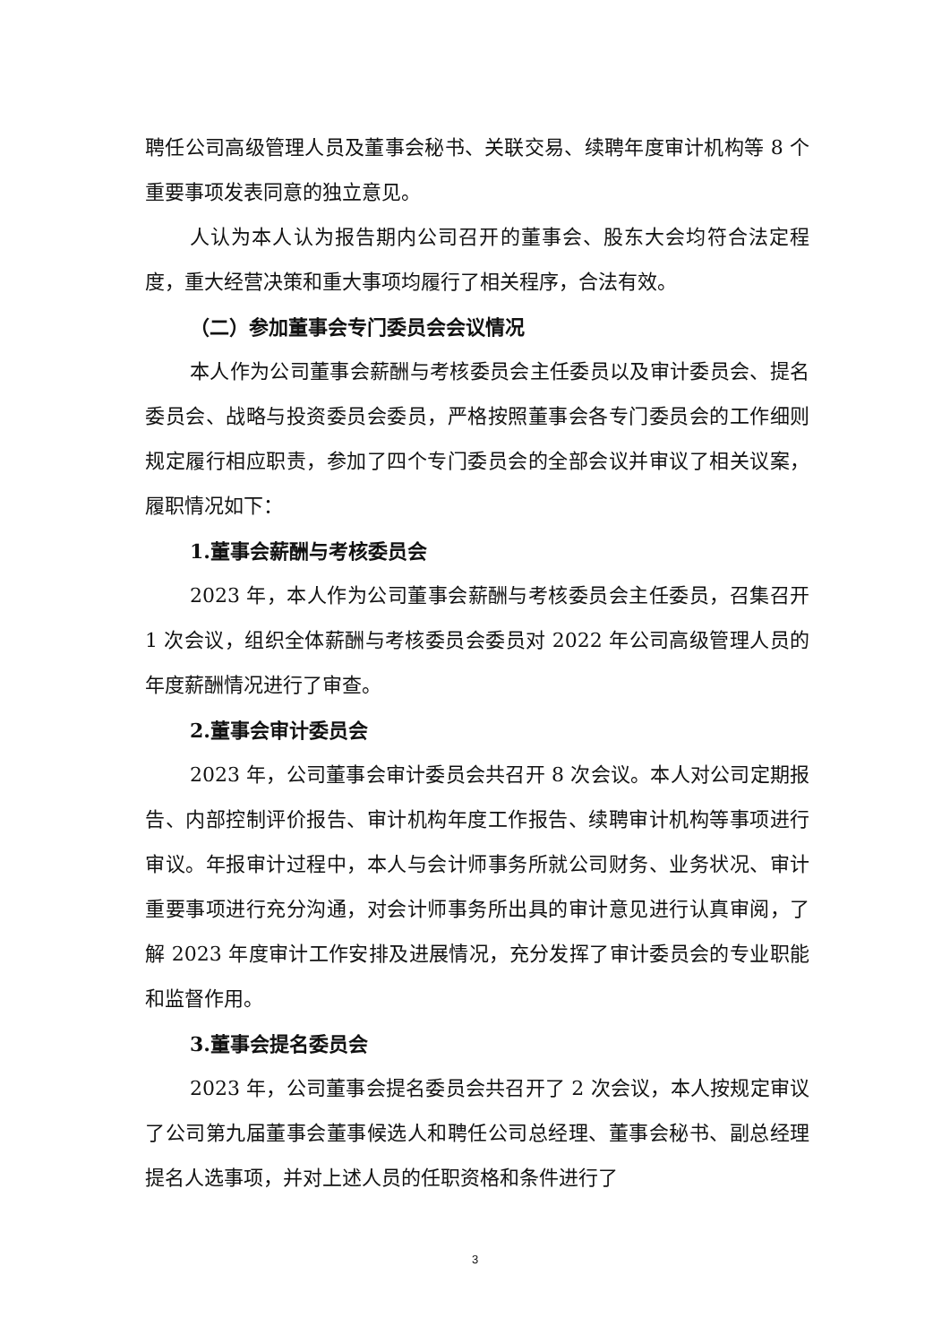聘任公司高级管理人员及董事会秘书、关联交易、续聘年度审计机构等 8 个重要事项发表同意的独立意见。
人认为本人认为报告期内公司召开的董事会、股东大会均符合法定程度，重大经营决策和重大事项均履行了相关程序，合法有效。
（二）参加董事会专门委员会会议情况
本人作为公司董事会薪酬与考核委员会主任委员以及审计委员会、提名委员会、战略与投资委员会委员，严格按照董事会各专门委员会的工作细则规定履行相应职责，参加了四个专门委员会的全部会议并审议了相关议案，履职情况如下：
1.董事会薪酬与考核委员会
2023 年，本人作为公司董事会薪酬与考核委员会主任委员，召集召开 1 次会议，组织全体薪酬与考核委员会委员对 2022 年公司高级管理人员的年度薪酬情况进行了审查。
2.董事会审计委员会
2023 年，公司董事会审计委员会共召开 8 次会议。本人对公司定期报告、内部控制评价报告、审计机构年度工作报告、续聘审计机构等事项进行审议。年报审计过程中，本人与会计师事务所就公司财务、业务状况、审计重要事项进行充分沟通，对会计师事务所出具的审计意见进行认真审阅，了解 2023 年度审计工作安排及进展情况，充分发挥了审计委员会的专业职能和监督作用。
3.董事会提名委员会
2023 年，公司董事会提名委员会共召开了 2 次会议，本人按规定审议了公司第九届董事会董事候选人和聘任公司总经理、董事会秘书、副总经理提名人选事项，并对上述人员的任职资格和条件进行了
3